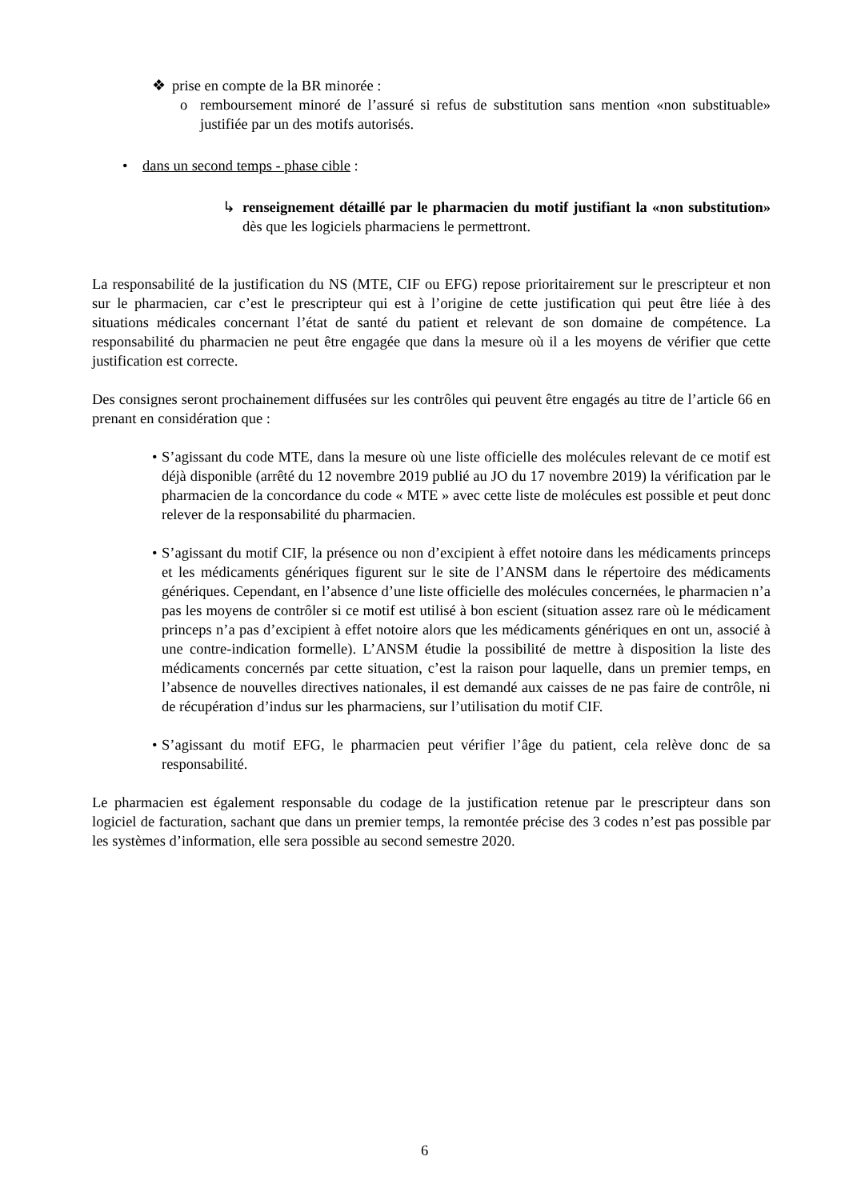❖ prise en compte de la BR minorée :
o remboursement minoré de l’assuré si refus de substitution sans mention «non substituable» justifiée par un des motifs autorisés.
• dans un second temps - phase cible :
↳ renseignement détaillé par le pharmacien du motif justifiant la «non substitution» dès que les logiciels pharmaciens le permettront.
La responsabilité de la justification du NS (MTE, CIF ou EFG) repose prioritairement sur le prescripteur et non sur le pharmacien, car c’est le prescripteur qui est à l’origine de cette justification qui peut être liée à des situations médicales concernant l’état de santé du patient et relevant de son domaine de compétence. La responsabilité du pharmacien ne peut être engagée que dans la mesure où il a les moyens de vérifier que cette justification est correcte.
Des consignes seront prochainement diffusées sur les contrôles qui peuvent être engagés au titre de l’article 66 en prenant en considération que :
• S’agissant du code MTE, dans la mesure où une liste officielle des molécules relevant de ce motif est déjà disponible (arrêté du 12 novembre 2019 publié au JO du 17 novembre 2019) la vérification par le pharmacien de la concordance du code « MTE » avec cette liste de molécules est possible et peut donc relever de la responsabilité du pharmacien.
• S’agissant du motif CIF, la présence ou non d’excipient à effet notoire dans les médicaments princeps et les médicaments génériques figurent sur le site de l’ANSM dans le répertoire des médicaments génériques. Cependant, en l’absence d’une liste officielle des molécules concernées, le pharmacien n’a pas les moyens de contrôler si ce motif est utilisé à bon escient (situation assez rare où le médicament princeps n’a pas d’excipient à effet notoire alors que les médicaments génériques en ont un, associé à une contre-indication formelle). L’ANSM étudie la possibilité de mettre à disposition la liste des médicaments concernés par cette situation, c’est la raison pour laquelle, dans un premier temps, en l’absence de nouvelles directives nationales, il est demandé aux caisses de ne pas faire de contrôle, ni de récupération d’indus sur les pharmaciens, sur l’utilisation du motif CIF.
• S’agissant du motif EFG, le pharmacien peut vérifier l’âge du patient, cela relève donc de sa responsabilité.
Le pharmacien est également responsable du codage de la justification retenue par le prescripteur dans son logiciel de facturation, sachant que dans un premier temps, la remontée précise des 3 codes n’est pas possible par les systèmes d’information, elle sera possible au second semestre 2020.
6